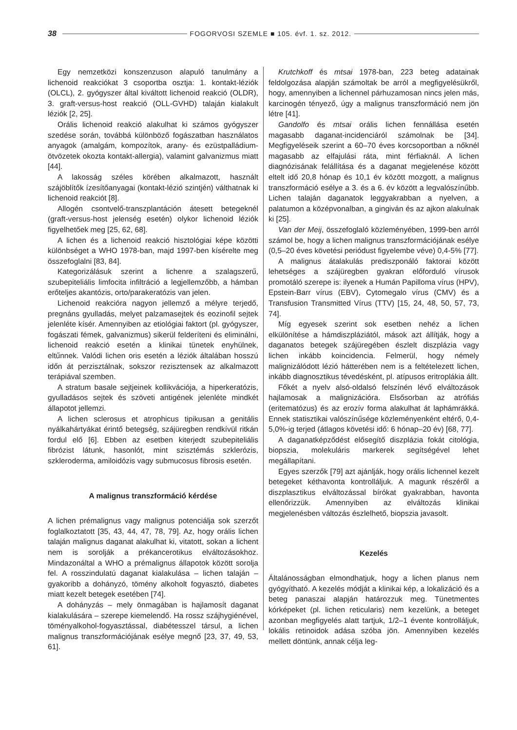38 FOGORVOSI SZEMLE ■ 105. évf. 1. sz. 2012.
Egy nemzetközi konszenzuson alapuló tanulmány a lichenoid reakciókat 3 csoportba osztja: 1. kontakt-léziók (OLCL), 2. gyógyszer által kiváltott lichenoid reakció (OLDR), 3. graft-versus-host reakció (OLL-GVHD) talaján kialakult léziók [2, 25].
Orális lichenoid reakció alakulhat ki számos gyógyszer szedése során, továbbá különböző fogászatban használatos anyagok (amalgám, kompozítok, arany- és ezüstpalládium-ötvözetek okozta kontakt-allergia), valamint galvanizmus miatt [44].
A lakosság széles körében alkalmazott, használt szájöblítők ízesítőanyagai (kontakt-lézió szintjén) válthatnak ki lichenoid reakciót [8].
Allogén csontvelő-transzplantáción átesett betegeknél (graft-versus-host jelenség esetén) olykor lichenoid léziók figyelhetőek meg [25, 62, 68].
A lichen és a lichenoid reakció hisztológiai képe közötti különbséget a WHO 1978-ban, majd 1997-ben kísérelte meg összefoglalni [83, 84].
Kategorizálásuk szerint a lichenre a szalagszerű, szubepiteliális limfocita infiltráció a legjellemzőbb, a hámban erőteljes akantózis, orto/parakeratózis van jelen.
Lichenoid reakcióra nagyon jellemző a mélyre terjedő, pregnáns gyulladás, melyet palzamasejtek és eozinofil sejtek jelenléte kísér. Amennyiben az etiológiai faktort (pl. gyógyszer, fogászati fémek, galvanizmus) sikerül felderíteni és eliminálni, lichenoid reakció esetén a klinikai tünetek enyhülnek, eltűnnek. Valódi lichen oris esetén a léziók általában hosszú időn át perzisztálnak, sokszor rezisztensek az alkalmazott terápiával szemben.
A stratum basale sejtjeinek kollikvációja, a hiperkeratózis, gyulladásos sejtek és szöveti antigének jelenléte mindkét állapotot jellemzi.
A lichen sclerosus et atrophicus tipikusan a genitális nyálkahártyákat érintő betegség, szájüregben rendkívül ritkán fordul elő [6]. Ebben az esetben kiterjedt szubepiteliális fibrózist látunk, hasonlót, mint szisztémás szklerózis, szkleroderma, amiloidózis vagy submucosus fibrosis esetén.
A malignus transzformáció kérdése
A lichen prémalignus vagy malignus potenciálja sok szerzőt foglalkoztatott [35, 43, 44, 47, 78, 79]. Az, hogy orális lichen talaján malignus daganat alakulhat ki, vitatott, sokan a lichent nem is sorolják a prékancerotikus elváltozásokhoz. Mindazonáltal a WHO a prémalignus állapotok között sorolja fel. A rosszindulatú daganat kialakulása – lichen talaján – gyakoribb a dohányzó, tömény alkoholt fogyasztó, diabetes miatt kezelt betegek esetében [74].
A dohányzás – mely önmagában is hajlamosít daganat kialakulására – szerepe kiemelendő. Ha rossz szájhygiénével, töményalkohol-fogyasztással, diabétesszel társul, a lichen malignus transzformációjának esélye megnő [23, 37, 49, 53, 61].
Krutchkoff és mtsai 1978-ban, 223 beteg adatainak feldolgozása alapján számoltak be arról a megfigyelésükről, hogy, amennyiben a lichennel párhuzamosan nincs jelen más, karcinogén tényező, úgy a malignus transzformáció nem jön létre [41].
Gandolfo és mtsai orális lichen fennállása esetén magasabb daganat-incidenciáról számolnak be [34]. Megfigyeléseik szerint a 60–70 éves korcsoportban a nőknél magasabb az elfajulási ráta, mint férfiaknál. A lichen diagnózisának felállítása és a daganat megjelenése között eltelt idő 20,8 hónap és 10,1 év között mozgott, a malignus transzformáció esélye a 3. és a 6. év között a legvalószínűbb. Lichen talaján daganatok leggyakrabban a nyelven, a palatumon a középvonalban, a gingiván és az ajkon alakulnak ki [25].
Van der Meij, összefoglaló közleményében, 1999-ben arról számol be, hogy a lichen malignus transzformációjának esélye (0,5–20 éves követési periódust figyelembe véve) 0,4-5% [77].
A malignus átalakulás prediszponáló faktorai között lehetséges a szájüregben gyakran előforduló vírusok promotáló szerepe is: ilyenek a Humán Papilloma vírus (HPV), Epstein-Barr vírus (EBV), Cytomegalo vírus (CMV) és a Transfusion Transmitted Vírus (TTV) [15, 24, 48, 50, 57, 73, 74].
Míg egyesek szerint sok esetben nehéz a lichen elkülönítése a hámdiszpláziától, mások azt állítják, hogy a daganatos betegek szájüregében észlelt diszplázia vagy lichen inkább koincidencia. Felmerül, hogy némely malignizálódott lézió hátterében nem is a feltételezett lichen, inkább diagnosztikus tévedésként, pl. atípusos eritroplákia állt.
Főkét a nyelv alsó-oldalsó felszínén lévő elváltozások hajlamosak a malignizációra. Elsősorban az atrófiás (eritematózus) és az erozív forma alakulhat át laphámrákká. Ennek statisztikai valószínűsége közleményenként eltérő, 0,4-5,0%-ig terjed (átlagos követési idő: 6 hónap–20 év) [68, 77].
A daganatképződést elősegítő diszplázia fokát citológia, biopszia, molekuláris markerek segítségével lehet megállapítani.
Egyes szerzők [79] azt ajánlják, hogy orális lichennel kezelt betegeket kéthavonta kontrolláljuk. A magunk részéről a diszplasztikus elváltozással bírókat gyakrabban, havonta ellenőrizzük. Amennyiben az elváltozás klinikai megjelenésben változás észlelhető, biopszia javasolt.
Kezelés
Általánosságban elmondhatjuk, hogy a lichen planus nem gyógyítható. A kezelés módját a klinikai kép, a lokalizáció és a beteg panaszai alapján határozzuk meg. Tünetmentes kórképeket (pl. lichen reticularis) nem kezelünk, a beteget azonban megfigyelés alatt tartjuk, 1/2–1 évente kontrolláljuk, lokális retinoidok adása szóba jön. Amennyiben kezelés mellett döntünk, annak célja leg-